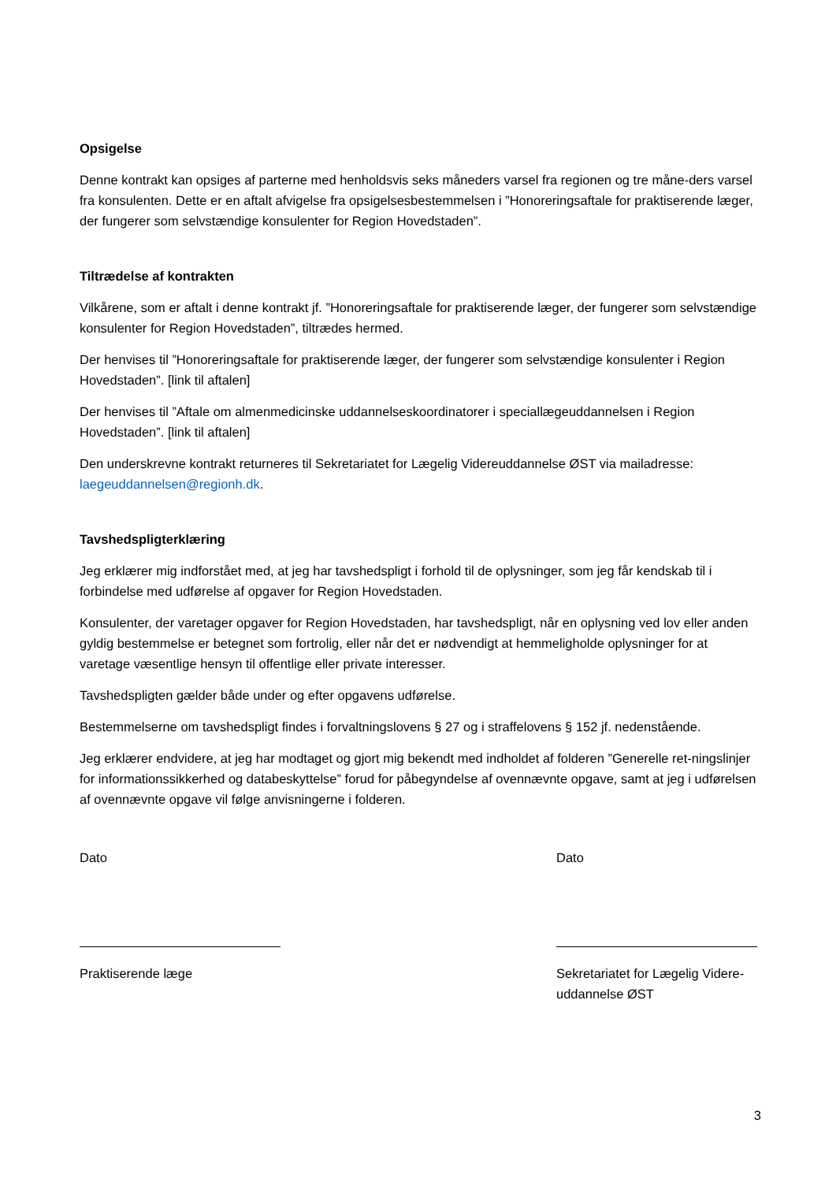Opsigelse
Denne kontrakt kan opsiges af parterne med henholdsvis seks måneders varsel fra regionen og tre måne-ders varsel fra konsulenten. Dette er en aftalt afvigelse fra opsigelsesbestemmelsen i ”Honoreringsaftale for praktiserende læger, der fungerer som selvstændige konsulenter for Region Hovedstaden”.
Tiltrædelse af kontrakten
Vilkårene, som er aftalt i denne kontrakt jf. ”Honoreringsaftale for praktiserende læger, der fungerer som selvstændige konsulenter for Region Hovedstaden”, tiltrædes hermed.
Der henvises til ”Honoreringsaftale for praktiserende læger, der fungerer som selvstændige konsulenter i Region Hovedstaden”. [link til aftalen]
Der henvises til ”Aftale om almenmedicinske uddannelseskoordinatorer i speciallægeuddannelsen i Region Hovedstaden”. [link til aftalen]
Den underskrevne kontrakt returneres til Sekretariatet for Lægelig Videreuddannelse ØST via mailadresse: laegeuddannelsen@regionh.dk.
Tavshedspligterklæring
Jeg erklærer mig indforstået med, at jeg har tavshedspligt i forhold til de oplysninger, som jeg får kendskab til i forbindelse med udførelse af opgaver for Region Hovedstaden.
Konsulenter, der varetager opgaver for Region Hovedstaden, har tavshedspligt, når en oplysning ved lov eller anden gyldig bestemmelse er betegnet som fortrolig, eller når det er nødvendigt at hemmeligholde oplysninger for at varetage væsentlige hensyn til offentlige eller private interesser.
Tavshedspligten gælder både under og efter opgavens udførelse.
Bestemmelserne om tavshedspligt findes i forvaltningslovens § 27 og i straffelovens § 152 jf. nedenstående.
Jeg erklærer endvidere, at jeg har modtaget og gjort mig bekendt med indholdet af folderen ”Generelle ret-ningslinjer for informationssikkerhed og databeskyttelse” forud for påbegyndelse af ovennævnte opgave, samt at jeg i udførelsen af ovennævnte opgave vil følge anvisningerne i folderen.
Dato
Praktiserende læge
Dato
Sekretariatet for Lægelig Videre-uddannelse ØST
3